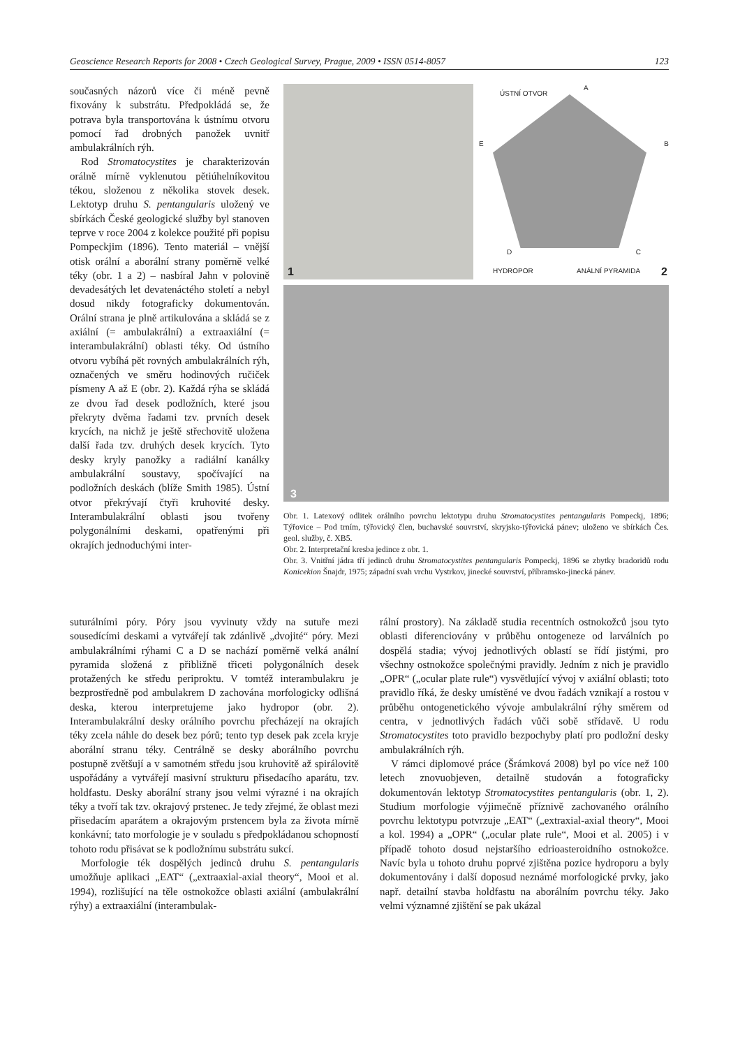Geoscience Research Reports for 2008 • Czech Geological Survey, Prague, 2009 • ISSN 0514-8057 123
současných názorů více či méně pevně fixovány k substrátu. Předpokládá se, že potrava byla transportována k ústnímu otvoru pomocí řad drobných panožek uvnitř ambulakrálních rýh.
Rod Stromatocystites je charakterizován orálně mírně vyklenutou pětiúhelníkovitou tékou, složenou z několika stovek desek. Lektotyp druhu S. pentangularis uložený ve sbírkách České geologické služby byl stanoven teprve v roce 2004 z kolekce použité při popisu Pompeckjim (1896). Tento materiál – vnější otisk orální a aborální strany poměrně velké téky (obr. 1 a 2) – nasbíral Jahn v polovině devadesátých let devatenáctého století a nebyl dosud nikdy fotograficky dokumentován. Orální strana je plně artikulována a skládá se z axiální (= ambulakrální) a extraaxiální (= interambulakrální) oblasti téky. Od ústního otvoru vybíhá pět rovných ambulakrálních rýh, označených ve směru hodinových ručiček písmeny A až E (obr. 2). Každá rýha se skládá ze dvou řad desek podložních, které jsou překryty dvěma řadami tzv. prvních desek krycích, na nichž je ještě střechovitě uložena další řada tzv. druhých desek krycích. Tyto desky kryly panožky a radiální kanálky ambulakrální soustavy, spočívající na podložních deskách (blíže Smith 1985). Ústní otvor překrývají čtyři kruhovité desky. Interambulakrální oblasti jsou tvořeny polygonálními deskami, opatřenými při okrajích jednoduchými inter-
1
ÚSTNÍ OTVOR
A
E B
D C
HYDROPOR ANÁLNÍ PYRAMIDA
2
3
Obr. 1. Latexový odlitek orálního povrchu lektotypu druhu Stromatocystites pentangularis Pompeckj, 1896; Týřovice – Pod trním, týřovický člen, buchavské souvrství, skryjsko-týřovická pánev; uloženo ve sbírkách Čes. geol. služby, č. XB5.
Obr. 2. Interpretační kresba jedince z obr. 1.
Obr. 3. Vnitřní jádra tří jedinců druhu Stromatocystites pentangularis Pompeckj, 1896 se zbytky bradoridů rodu Konicekion Šnajdr, 1975; západní svah vrchu Vystrkov, jinecké souvrství, příbramsko-jinecká pánev.
suturálními póry. Póry jsou vyvinuty vždy na sutuře mezi sousedícími deskami a vytvářejí tak zdánlivě „dvojité“ póry. Mezi ambulakrálními rýhami C a D se nachází poměrně velká anální pyramida složená z přibližně třiceti polygonálních desek protažených ke středu periproktu. V tomtéž interambulakru je bezprostředně pod ambulakrem D zachována morfologicky odlišná deska, kterou interpretujeme jako hydropor (obr. 2). Interambulakrální desky orálního povrchu přecházejí na okrajích téky zcela náhle do desek bez pórů; tento typ desek pak zcela kryje aborální stranu téky. Centrálně se desky aborálního povrchu postupně zvětšují a v samotném středu jsou kruhovitě až spirálovitě uspořádány a vytvářejí masivní strukturu přisedacího aparátu, tzv. holdfastu. Desky aborální strany jsou velmi výrazné i na okrajích téky a tvoří tak tzv. okrajový prstenec. Je tedy zřejmé, že oblast mezi přisedacím aparátem a okrajovým prstencem byla za života mírně konkávní; tato morfologie je v souladu s předpokládanou schopností tohoto rodu přisávat se k podložnímu substrátu sukcí.
Morfologie ték dospělých jedinců druhu S. pentangularis umožňuje aplikaci „EAT“ („extraaxial-axial theory“, Mooi et al. 1994), rozlišující na těle ostnokožce oblasti axiální (ambulakrální rýhy) a extraaxiální (interambulak-
rální prostory). Na základě studia recentních ostnokožců jsou tyto oblasti diferenciovány v průběhu ontogeneze od larválních po dospělá stadia; vývoj jednotlivých oblastí se řídí jistými, pro všechny ostnokožce společnými pravidly. Jedním z nich je pravidlo „OPR“ („ocular plate rule“) vysvětlující vývoj v axiální oblasti; toto pravidlo říká, že desky umístěné ve dvou řadách vznikají a rostou v průběhu ontogenetického vývoje ambulakrální rýhy směrem od centra, v jednotlivých řadách vůči sobě střídavě. U rodu Stromatocystites toto pravidlo bezpochyby platí pro podložní desky ambulakrálních rýh.
V rámci diplomové práce (Šrámková 2008) byl po více než 100 letech znovuobjeven, detailně studován a fotograficky dokumentován lektotyp Stromatocystites pentangularis (obr. 1, 2). Studium morfologie výjimečně příznivě zachovaného orálního povrchu lektotypu potvrzuje „EAT“ („extraxial-axial theory“, Mooi a kol. 1994) a „OPR“ („ocular plate rule“, Mooi et al. 2005) i v případě tohoto dosud nejstaršího edrioasteroidního ostnokožce. Navíc byla u tohoto druhu poprvé zjištěna pozice hydroporu a byly dokumentovány i další doposud neznámé morfologické prvky, jako např. detailní stavba holdfastu na aborálním povrchu téky. Jako velmi významné zjištění se pak ukázal